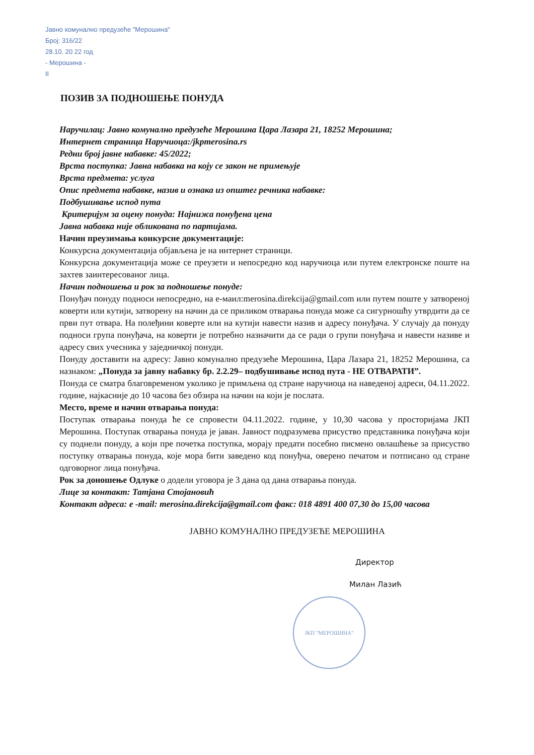Јавно комунално предузеће "Мерошина"
Број: 316/22
28.10. 20 22 год
- Мерошина -
II
ЈКП "МЕРОШИНА"
ПОЗИВ ЗА ПОДНОШЕЊЕ ПОНУДА
Наручилац: Јавно комунално предузеће Мерошина Цара Лазара 21, 18252 Мерошина;
Интернет страница Наручиоца:/jkpmerosina.rs
Редни број јавне набавке: 45/2022;
Врста поступка: Јавна набавка на коју се закон не примењује
Врста предмета: услуга
Опис предмета набавке, назив и ознака из општег речника набавке:
Подбушивање испод пута
Критеријум за оцену понуда: Најнижа понуђена цена
Јавна набавка није обликована по партијама.
Начин преузимања конкурсне документације:
Конкурсна документација објављена је на интернет страници.
Конкурсна документација може се преузети и непосредно код наручиоца или путем електронске поште на захтев заинтересованог лица.
Начин подношења и рок за подношење понуде:
Понуђач понуду подноси непосредно, на е-маил:merosina.direkcija@gmail.com или путем поште у затвореној коверти или кутији, затворену на начин да се приликом отварања понуда може са сигурношћу утврдити да се први пут отвара. На полеђини коверте или на кутији навести назив и адресу понуђача. У случају да понуду подноси група понуђача, на коверти је потребно назначити да се ради о групи понуђача и навести називе и адресу свих учесника у заједничкој понуди.
Понуду доставити на адресу: Јавно комунално предузеће Мерошина, Цара Лазара 21, 18252 Мерошина, са назнаком: „Понуда за јавну набавку бр. 2.2.29– подбушивање испод пута - НЕ ОТВАРАТИ”.
Понуда се сматра благовременом уколико је примљена од стране наручиоца на наведеној адреси, 04.11.2022. године, најкасније до 10 часова без обзира на начин на који је послата.
Место, време и начин отварања понуда:
Поступак отварања понуда ће се спровести 04.11.2022. године, у 10,30 часова у просторијама ЈКП Мерошина. Поступак отварања понуда је јаван. Јавност подразумева присуство представника понуђача који су поднели понуду, а који пре почетка поступка, морају предати посебно писмено овлашћење за присуство поступку отварања понуда, које мора бити заведено код понуђча, оверено печатом и потписано од стране одговорног лица понуђача.
Рок за доношење Одлуке о додели уговора је 3 дана од дана отварања понуда.
Лице за контакт: Татјана Стојановић
Контакт адреса: е -mail: merosina.direkcija@gmail.com факс: 018 4891 400 07,30 до 15,00 часова
ЈАВНО КОМУНАЛНО ПРЕДУЗЕЋЕ МЕРОШИНА
Директор
Милан Лазић